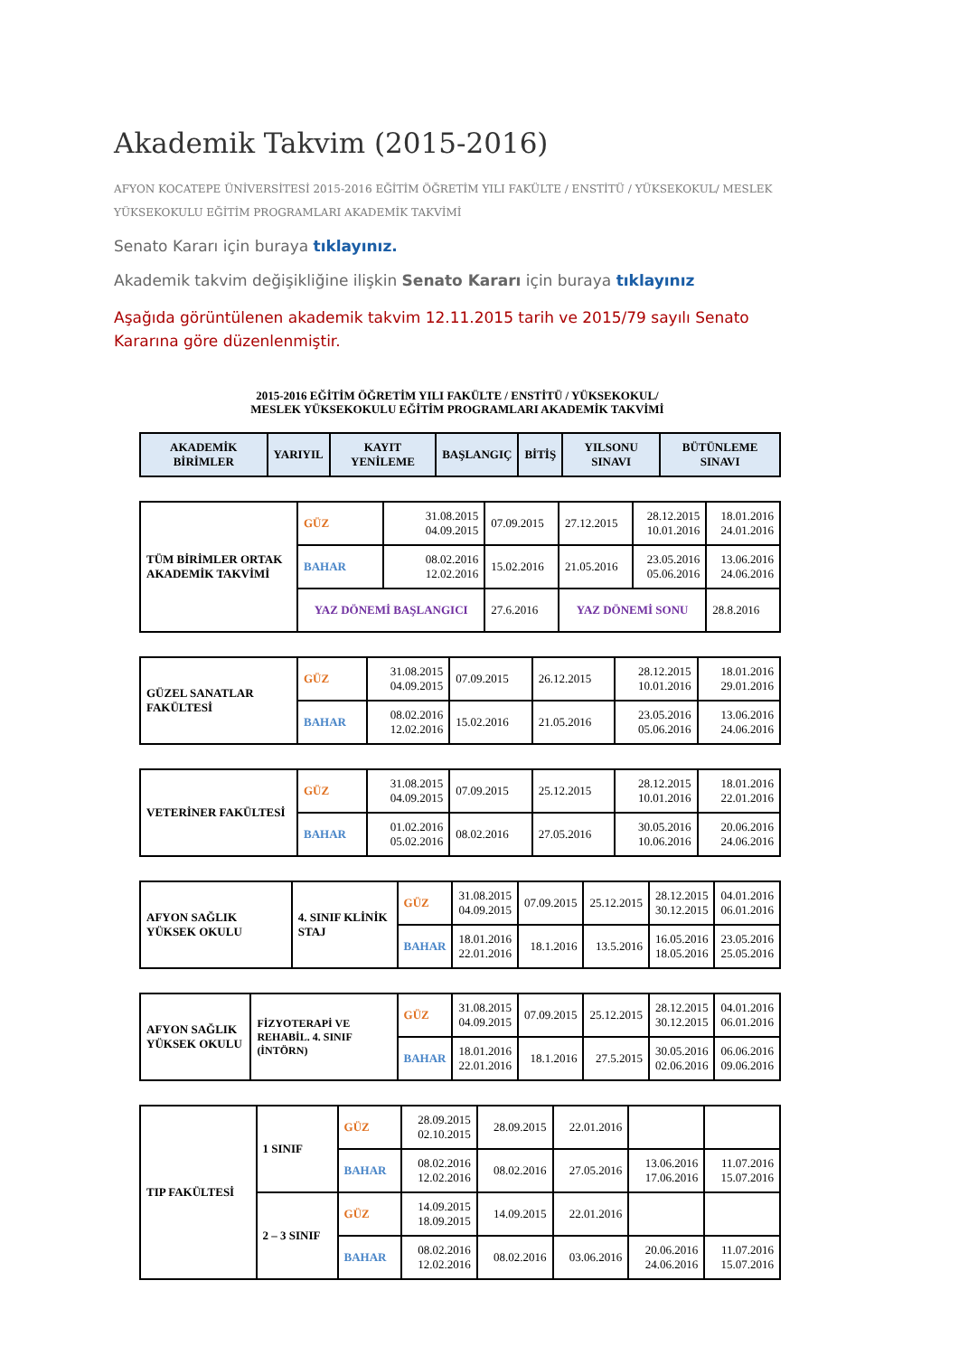Akademik Takvim (2015-2016)
AFYON KOCATEPE ÜNİVERSİTESİ 2015-2016 EĞİTİM ÖĞRETİM YILI FAKÜLTE / ENSTİTÜ / YÜKSEKOKUL/ MESLEK YÜKSEKOKULU EĞİTİM PROGRAMLARI AKADEMİK TAKVİMİ
Senato Kararı için buraya tıklayınız.
Akademik takvim değişikliğine ilişkin Senato Kararı için buraya tıklayınız
Aşağıda görüntülenen akademik takvim 12.11.2015 tarih ve 2015/79 sayılı Senato Kararına göre düzenlenmiştir.
2015-2016 EĞİTİM ÖĞRETİM YILI FAKÜLTE / ENSTİTÜ / YÜKSEKOKUL/
MESLEK YÜKSEKOKULU EĞİTİM PROGRAMLARI AKADEMİK TAKVİMİ
| AKADEMİK BİRİMLER | YARIYIL | KAYIT YENİLEME | BAŞLANGIÇ | BİTİŞ | YILSONU SINAVI | BÜTÜNLEME SINAVI |
| --- | --- | --- | --- | --- | --- | --- |
| TÜM BİRİMLER ORTAK AKADEMİK TAKVİMİ | GÜZ | 31.08.2015 04.09.2015 | 07.09.2015 | 27.12.2015 | 28.12.2015 10.01.2016 | 18.01.2016 24.01.2016 |
| | BAHAR | 08.02.2016 12.02.2016 | 15.02.2016 | 21.05.2016 | 23.05.2016 05.06.2016 | 13.06.2016 24.06.2016 |
| | YAZ DÖNEMİ BAŞLANGICI | | 27.6.2016 | YAZ DÖNEMİ SONU | | 28.8.2016 |
| GÜZEL SANATLAR FAKÜLTESİ | GÜZ | 31.08.2015 04.09.2015 | 07.09.2015 | 26.12.2015 | 28.12.2015 10.01.2016 | 18.01.2016 29.01.2016 |
| | BAHAR | 08.02.2016 12.02.2016 | 15.02.2016 | 21.05.2016 | 23.05.2016 05.06.2016 | 13.06.2016 24.06.2016 |
| VETERİNER FAKÜLTESİ | GÜZ | 31.08.2015 04.09.2015 | 07.09.2015 | 25.12.2015 | 28.12.2015 10.01.2016 | 18.01.2016 22.01.2016 |
| | BAHAR | 01.02.2016 05.02.2016 | 08.02.2016 | 27.05.2016 | 30.05.2016 10.06.2016 | 20.06.2016 24.06.2016 |
| AFYON SAĞLIK YÜKSEK OKULU | 4. SINIF KLİNİK STAJ | GÜZ | 31.08.2015 04.09.2015 | 07.09.2015 | 25.12.2015 | 28.12.2015 30.12.2015 | 04.01.2016 06.01.2016 |
| | | BAHAR | 18.01.2016 22.01.2016 | 18.1.2016 | 13.5.2016 | 16.05.2016 18.05.2016 | 23.05.2016 25.05.2016 |
| AFYON SAĞLIK YÜKSEK OKULU | FİZYOTERAPİ VE REHABİL. 4. SINIF (İNTÖRN) | GÜZ | 31.08.2015 04.09.2015 | 07.09.2015 | 25.12.2015 | 28.12.2015 30.12.2015 | 04.01.2016 06.01.2016 |
| | | BAHAR | 18.01.2016 22.01.2016 | 18.1.2016 | 27.5.2015 | 30.05.2016 02.06.2016 | 06.06.2016 09.06.2016 |
| TIP FAKÜLTESİ | 1 SINIF | GÜZ | 28.09.2015 02.10.2015 | 28.09.2015 | 22.01.2016 | | |
| | | BAHAR | 08.02.2016 12.02.2016 | 08.02.2016 | 27.05.2016 | 13.06.2016 17.06.2016 | 11.07.2016 15.07.2016 |
| | 2 – 3 SINIF | GÜZ | 14.09.2015 18.09.2015 | 14.09.2015 | 22.01.2016 | | |
| | | BAHAR | 08.02.2016 12.02.2016 | 08.02.2016 | 03.06.2016 | 20.06.2016 24.06.2016 | 11.07.2016 15.07.2016 |